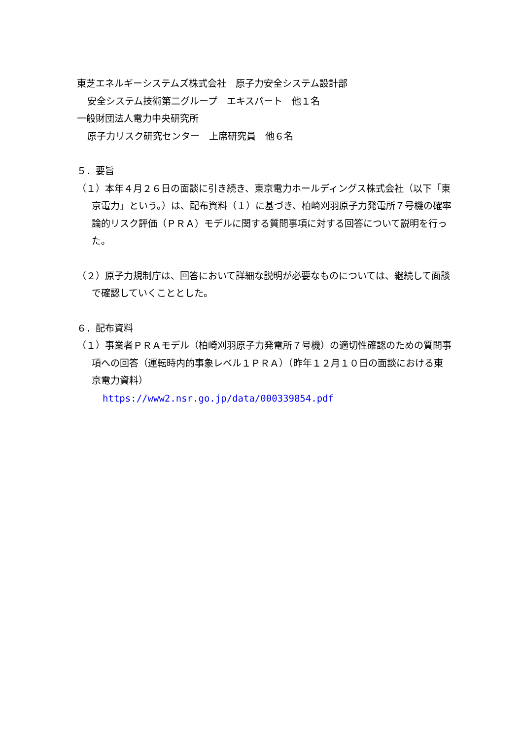東芝エネルギーシステムズ株式会社　原子力安全システム設計部
安全システム技術第二グループ　エキスパート　他１名
一般財団法人電力中央研究所
原子力リスク研究センター　上席研究員　他６名
５．要旨
（１）本年４月２６日の面談に引き続き、東京電力ホールディングス株式会社（以下「東京電力」という。）は、配布資料（１）に基づき、柏崎刈羽原子力発電所７号機の確率論的リスク評価（ＰＲＡ）モデルに関する質問事項に対する回答について説明を行った。
（２）原子力規制庁は、回答において詳細な説明が必要なものについては、継続して面談で確認していくこととした。
６．配布資料
（１）事業者ＰＲＡモデル（柏崎刈羽原子力発電所７号機）の適切性確認のための質問事項への回答（運転時内的事象レベル１ＰＲＡ）（昨年１２月１０日の面談における東京電力資料）
https://www2.nsr.go.jp/data/000339854.pdf